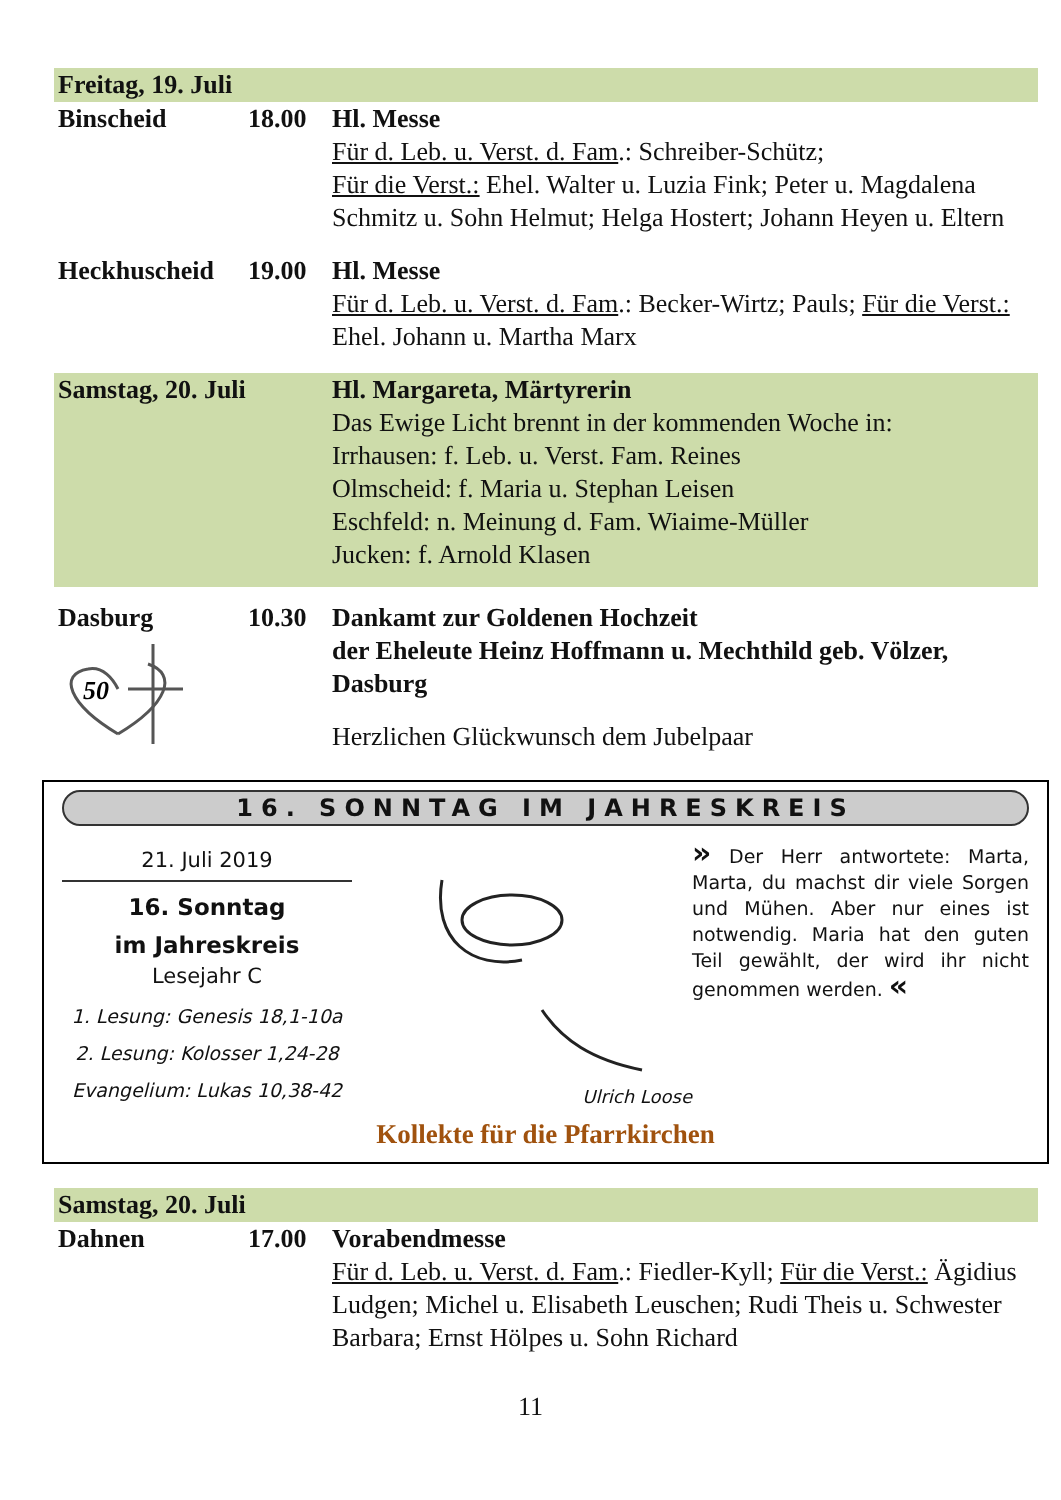Freitag, 19. Juli
Binscheid 18.00 Hl. Messe
Für d. Leb. u. Verst. d. Fam.: Schreiber-Schütz;
Für die Verst.: Ehel. Walter u. Luzia Fink; Peter u. Magdalena Schmitz u. Sohn Helmut; Helga Hostert; Johann Heyen u. Eltern
Heckhuscheid 19.00 Hl. Messe
Für d. Leb. u. Verst. d. Fam.: Becker-Wirtz; Pauls; Für die Verst.: Ehel. Johann u. Martha Marx
Samstag, 20. Juli Hl. Margareta, Märtyrerin
Das Ewige Licht brennt in der kommenden Woche in:
Irrhausen: f. Leb. u. Verst. Fam. Reines
Olmscheid: f. Maria u. Stephan Leisen
Eschfeld: n. Meinung d. Fam. Wiaime-Müller
Jucken: f. Arnold Klasen
Dasburg
50
10.30 Dankamt zur Goldenen Hochzeit
der Eheleute Heinz Hoffmann u. Mechthild geb. Völzer, Dasburg
Herzlichen Glückwunsch dem Jubelpaar
16. SONNTAG IM JAHRESKREIS
21. Juli 2019
16. Sonntag
im Jahreskreis
Lesejahr C
1. Lesung: Genesis 18,1-10a
2. Lesung: Kolosser 1,24-28
Evangelium: Lukas 10,38-42
Ulrich Loose
» Der Herr antwortete: Marta, Marta, du machst dir viele Sorgen und Mühen. Aber nur eines ist notwendig. Maria hat den guten Teil gewählt, der wird ihr nicht genommen werden. «
Kollekte für die Pfarrkirchen
Samstag, 20. Juli
Dahnen 17.00 Vorabendmesse
Für d. Leb. u. Verst. d. Fam.: Fiedler-Kyll; Für die Verst.: Ägidius Ludgen; Michel u. Elisabeth Leuschen; Rudi Theis u. Schwester Barbara; Ernst Hölpes u. Sohn Richard
11